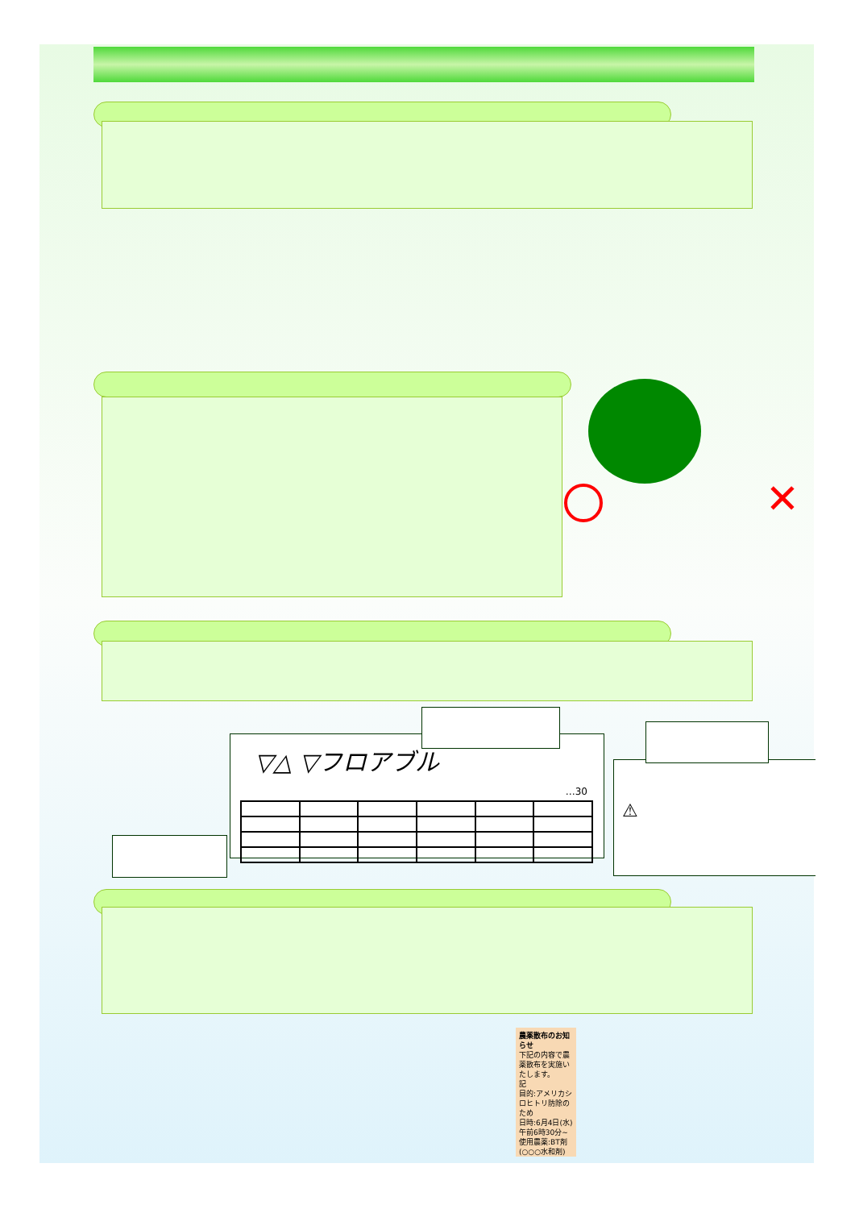▽△ ▽フロアブル
…30
⚠
農薬散布のお知らせ
下記の内容で農薬散布を実施いたします。
記
目的:アメリカシロヒトリ防除のため
日時:6月4日(水)午前6時30分~
使用農薬:BT剤
(○○○水和剤)
✕